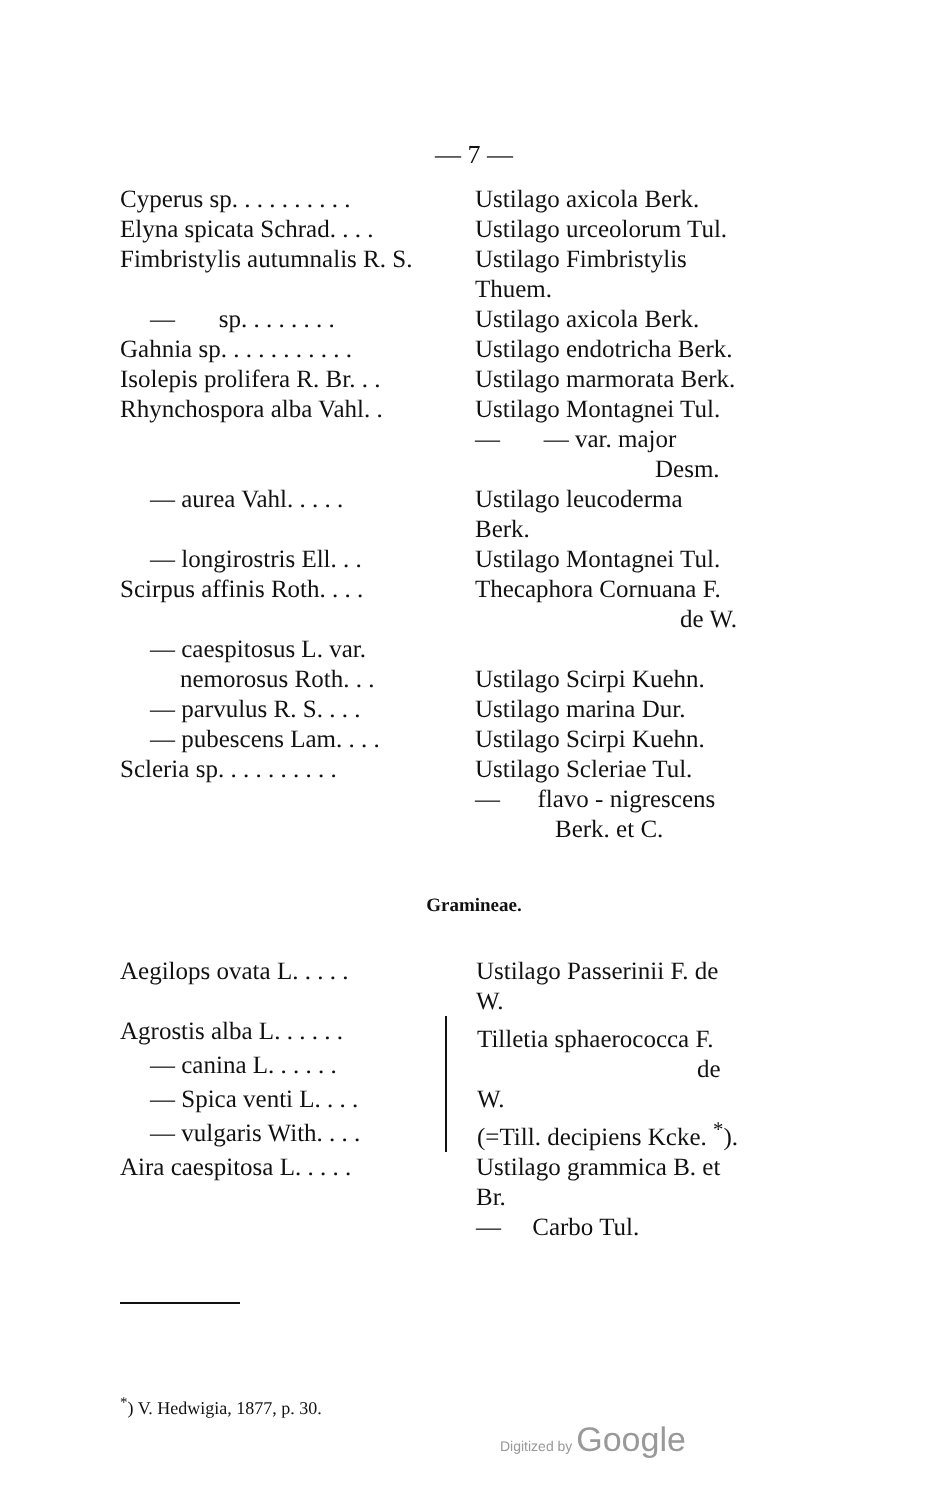— 7 —
| Cyperus sp. . . . . . . . . . | Ustilago axicola Berk. |
| Elyna spicata Schrad. . . . | Ustilago urceolorum Tul. |
| Fimbristylis autumnalis R. S. | Ustilago Fimbristylis Thuem. |
| — sp. . . . . . . . | Ustilago axicola Berk. |
| Gahnia sp. . . . . . . . . . . | Ustilago endotricha Berk. |
| Isolepis prolifera R. Br. . . | Ustilago marmorata Berk. |
| Rhynchospora alba Vahl. . | Ustilago Montagnei Tul. |
| | — — var. major Desm. |
| — aurea Vahl. . . . . | Ustilago leucoderma Berk. |
| — longirostris Ell. . . | Ustilago Montagnei Tul. |
| Scirpus affinis Roth. . . . | Thecaphora Cornuana F. de W. |
| — caespitosus L. var. nemorosus Roth. . . | Ustilago Scirpi Kuehn. |
| — parvulus R. S. . . . | Ustilago marina Dur. |
| — pubescens Lam. . . . | Ustilago Scirpi Kuehn. |
| Scleria sp. . . . . . . . . . | Ustilago Scleriae Tul. |
| | — flavo - nigrescens Berk. et C. |
Gramineae.
| Aegilops ovata L. . . . . | Ustilago Passerinii F. de W. |
| Agrostis alba L. . . . . . | Tilletia sphaerococca F. de W. (=Till. decipiens Kcke. <sup>*</sup>). |
| — canina L. . . . . . | |
| — Spica venti L. . . . | |
| — vulgaris With. . . . | |
| Aira caespitosa L. . . . . | Ustilago grammica B. et Br. |
| | — Carbo Tul. |
<sup>*</sup>) V. Hedwigia, 1877, p. 30.
Digitized by Google